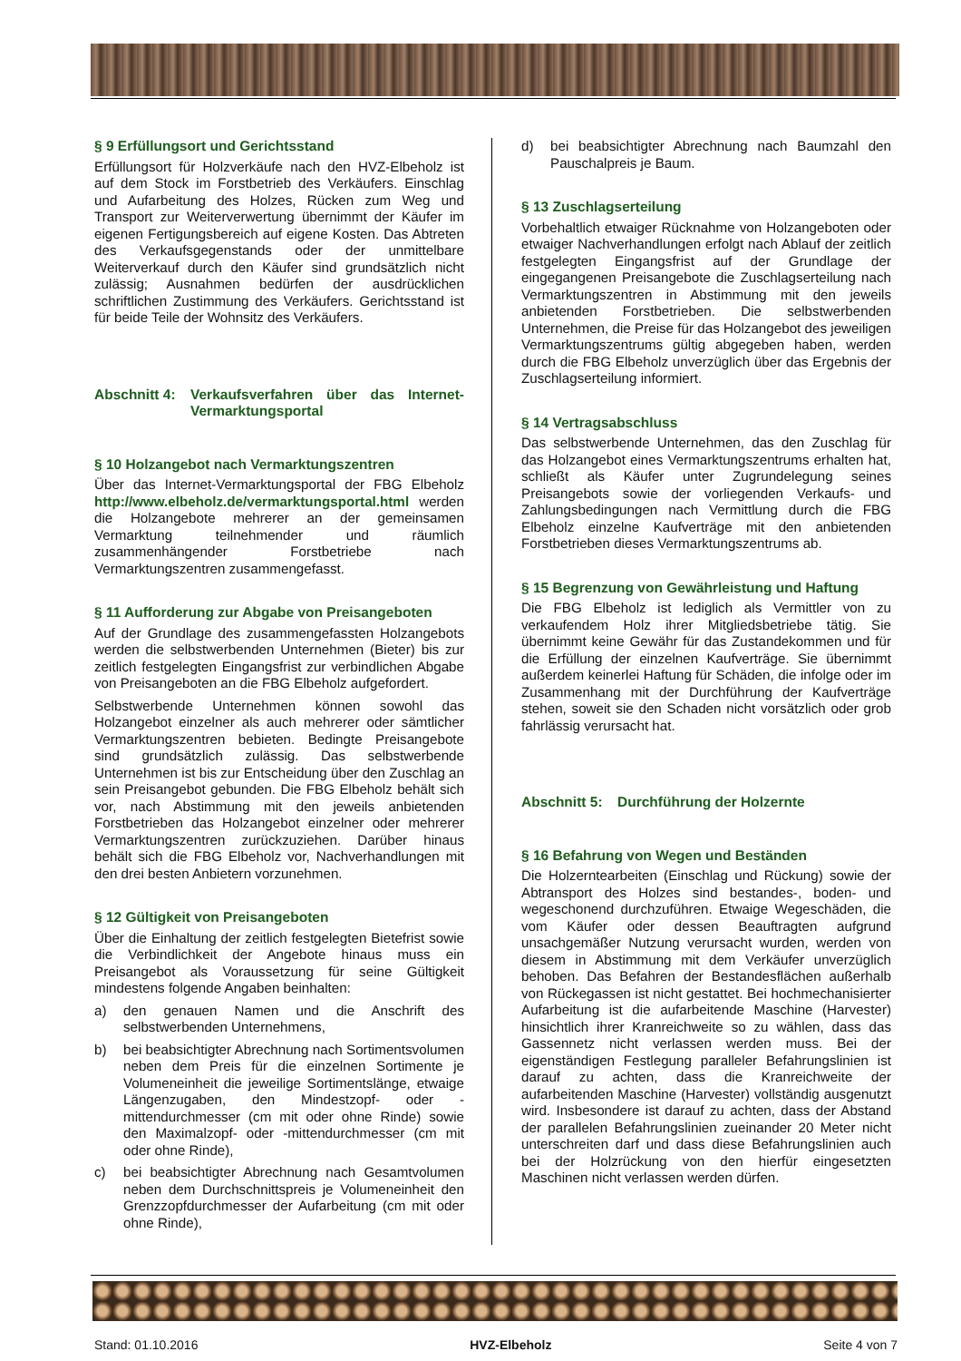§ 9 Erfüllungsort und Gerichtsstand
Erfüllungsort für Holzverkäufe nach den HVZ-Elbeholz ist auf dem Stock im Forstbetrieb des Verkäufers. Einschlag und Aufarbeitung des Holzes, Rücken zum Weg und Transport zur Weiterverwertung übernimmt der Käufer im eigenen Fertigungsbereich auf eigene Kosten. Das Abtreten des Verkaufsgegenstands oder der unmittelbare Weiterverkauf durch den Käufer sind grundsätzlich nicht zulässig; Ausnahmen bedürfen der ausdrücklichen schriftlichen Zustimmung des Verkäufers. Gerichtsstand ist für beide Teile der Wohnsitz des Verkäufers.
Abschnitt 4: Verkaufsverfahren über das Internet-Vermarktungsportal
§ 10 Holzangebot nach Vermarktungszentren
Über das Internet-Vermarktungsportal der FBG Elbeholz http://www.elbeholz.de/vermarktungsportal.html werden die Holzangebote mehrerer an der gemeinsamen Vermarktung teilnehmender und räumlich zusammenhängender Forstbetriebe nach Vermarktungszentren zusammengefasst.
§ 11 Aufforderung zur Abgabe von Preisangeboten
Auf der Grundlage des zusammengefassten Holzangebots werden die selbstwerbenden Unternehmen (Bieter) bis zur zeitlich festgelegten Eingangsfrist zur verbindlichen Abgabe von Preisangeboten an die FBG Elbeholz aufgefordert.
Selbstwerbende Unternehmen können sowohl das Holzangebot einzelner als auch mehrerer oder sämtlicher Vermarktungszentren bebieten. Bedingte Preisangebote sind grundsätzlich zulässig. Das selbstwerbende Unternehmen ist bis zur Entscheidung über den Zuschlag an sein Preisangebot gebunden. Die FBG Elbeholz behält sich vor, nach Abstimmung mit den jeweils anbietenden Forstbetrieben das Holzangebot einzelner oder mehrerer Vermarktungszentren zurückzuziehen. Darüber hinaus behält sich die FBG Elbeholz vor, Nachverhandlungen mit den drei besten Anbietern vorzunehmen.
§ 12 Gültigkeit von Preisangeboten
Über die Einhaltung der zeitlich festgelegten Bietefrist sowie die Verbindlichkeit der Angebote hinaus muss ein Preisangebot als Voraussetzung für seine Gültigkeit mindestens folgende Angaben beinhalten:
a) den genauen Namen und die Anschrift des selbstwerbenden Unternehmens,
b) bei beabsichtigter Abrechnung nach Sortimentsvolumen neben dem Preis für die einzelnen Sortimente je Volumeneinheit die jeweilige Sortimentslänge, etwaige Längenzugaben, den Mindestzopf- oder -mittendurchmesser (cm mit oder ohne Rinde) sowie den Maximalzopf- oder -mittendurchmesser (cm mit oder ohne Rinde),
c) bei beabsichtigter Abrechnung nach Gesamtvolumen neben dem Durchschnittspreis je Volumeneinheit den Grenzzopfdurchmesser der Aufarbeitung (cm mit oder ohne Rinde),
d) bei beabsichtigter Abrechnung nach Baumzahl den Pauschalpreis je Baum.
§ 13 Zuschlagserteilung
Vorbehaltlich etwaiger Rücknahme von Holzangeboten oder etwaiger Nachverhandlungen erfolgt nach Ablauf der zeitlich festgelegten Eingangsfrist auf der Grundlage der eingegangenen Preisangebote die Zuschlagserteilung nach Vermarktungszentren in Abstimmung mit den jeweils anbietenden Forstbetrieben. Die selbstwerbenden Unternehmen, die Preise für das Holzangebot des jeweiligen Vermarktungszentrums gültig abgegeben haben, werden durch die FBG Elbeholz unverzüglich über das Ergebnis der Zuschlagserteilung informiert.
§ 14 Vertragsabschluss
Das selbstwerbende Unternehmen, das den Zuschlag für das Holzangebot eines Vermarktungszentrums erhalten hat, schließt als Käufer unter Zugrundelegung seines Preisangebots sowie der vorliegenden Verkaufs- und Zahlungsbedingungen nach Vermittlung durch die FBG Elbeholz einzelne Kaufverträge mit den anbietenden Forstbetrieben dieses Vermarktungszentrums ab.
§ 15 Begrenzung von Gewährleistung und Haftung
Die FBG Elbeholz ist lediglich als Vermittler von zu verkaufendem Holz ihrer Mitgliedsbetriebe tätig. Sie übernimmt keine Gewähr für das Zustandekommen und für die Erfüllung der einzelnen Kaufverträge. Sie übernimmt außerdem keinerlei Haftung für Schäden, die infolge oder im Zusammenhang mit der Durchführung der Kaufverträge stehen, soweit sie den Schaden nicht vorsätzlich oder grob fahrlässig verursacht hat.
Abschnitt 5: Durchführung der Holzernte
§ 16 Befahrung von Wegen und Beständen
Die Holzerntearbeiten (Einschlag und Rückung) sowie der Abtransport des Holzes sind bestandes-, boden- und wegeschonend durchzuführen. Etwaige Wegeschäden, die vom Käufer oder dessen Beauftragten aufgrund unsachgemäßer Nutzung verursacht wurden, werden von diesem in Abstimmung mit dem Verkäufer unverzüglich behoben. Das Befahren der Bestandesflächen außerhalb von Rückegassen ist nicht gestattet. Bei hochmechanisierter Aufarbeitung ist die aufarbeitende Maschine (Harvester) hinsichtlich ihrer Kranreichweite so zu wählen, dass das Gassennetz nicht verlassen werden muss. Bei der eigenständigen Festlegung paralleler Befahrungslinien ist darauf zu achten, dass die Kranreichweite der aufarbeitenden Maschine (Harvester) vollständig ausgenutzt wird. Insbesondere ist darauf zu achten, dass der Abstand der parallelen Befahrungslinien zueinander 20 Meter nicht unterschreiten darf und dass diese Befahrungslinien auch bei der Holzrückung von den hierfür eingesetzten Maschinen nicht verlassen werden dürfen.
Stand: 01.10.2016 HVZ-Elbeholz Seite 4 von 7